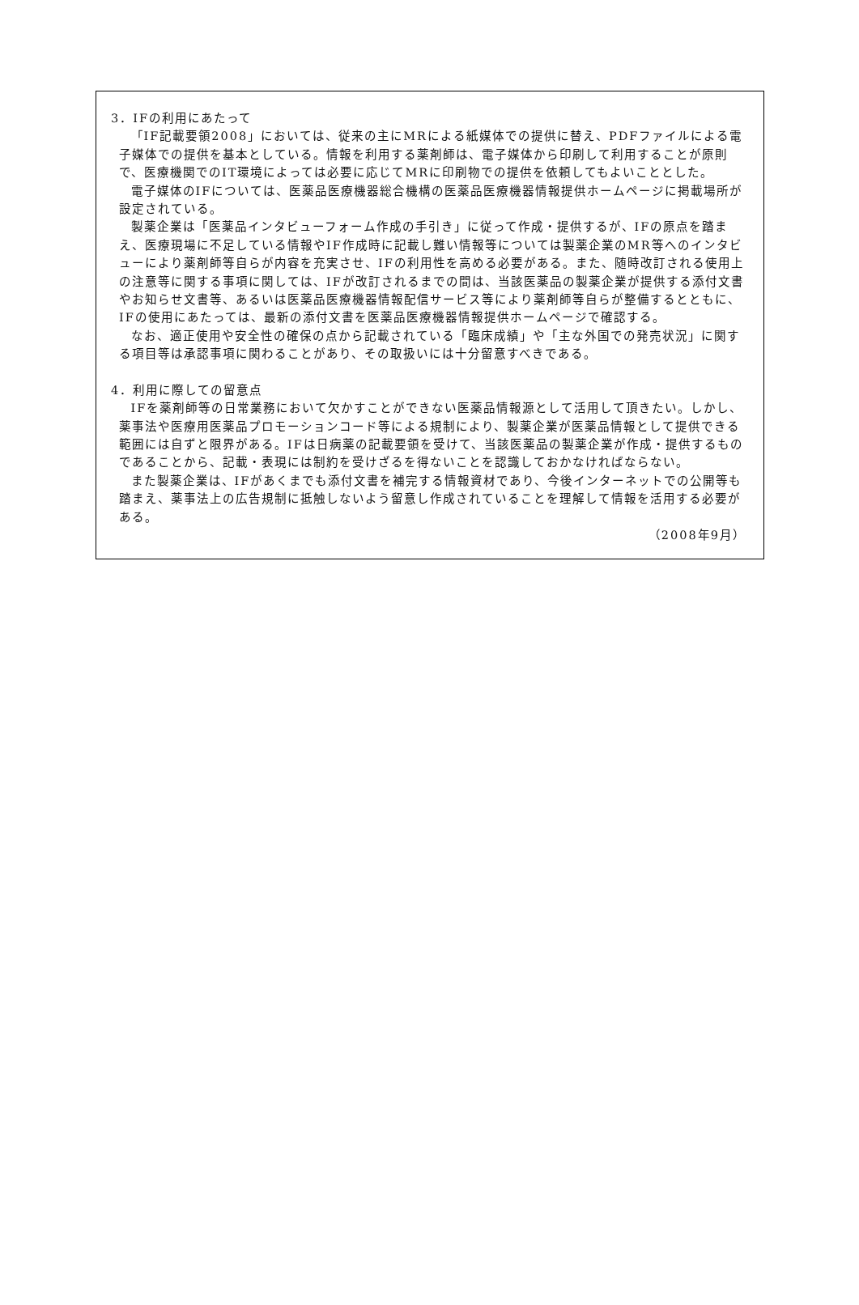3．IFの利用にあたって
「IF記載要領2008」においては、従来の主にMRによる紙媒体での提供に替え、PDFファイルによる電子媒体での提供を基本としている。情報を利用する薬剤師は、電子媒体から印刷して利用することが原則で、医療機関でのIT環境によっては必要に応じてMRに印刷物での提供を依頼してもよいこととした。
電子媒体のIFについては、医薬品医療機器総合機構の医薬品医療機器情報提供ホームページに掲載場所が設定されている。
製薬企業は「医薬品インタビューフォーム作成の手引き」に従って作成・提供するが、IFの原点を踏まえ、医療現場に不足している情報やIF作成時に記載し難い情報等については製薬企業のMR等へのインタビューにより薬剤師等自らが内容を充実させ、IFの利用性を高める必要がある。また、随時改訂される使用上の注意等に関する事項に関しては、IFが改訂されるまでの間は、当該医薬品の製薬企業が提供する添付文書やお知らせ文書等、あるいは医薬品医療機器情報配信サービス等により薬剤師等自らが整備するとともに、IFの使用にあたっては、最新の添付文書を医薬品医療機器情報提供ホームページで確認する。
なお、適正使用や安全性の確保の点から記載されている「臨床成績」や「主な外国での発売状況」に関する項目等は承認事項に関わることがあり、その取扱いには十分留意すべきである。
4．利用に際しての留意点
IFを薬剤師等の日常業務において欠かすことができない医薬品情報源として活用して頂きたい。しかし、薬事法や医療用医薬品プロモーションコード等による規制により、製薬企業が医薬品情報として提供できる範囲には自ずと限界がある。IFは日病薬の記載要領を受けて、当該医薬品の製薬企業が作成・提供するものであることから、記載・表現には制約を受けざるを得ないことを認識しておかなければならない。
また製薬企業は、IFがあくまでも添付文書を補完する情報資材であり、今後インターネットでの公開等も踏まえ、薬事法上の広告規制に抵触しないよう留意し作成されていることを理解して情報を活用する必要がある。
（2008年9月）